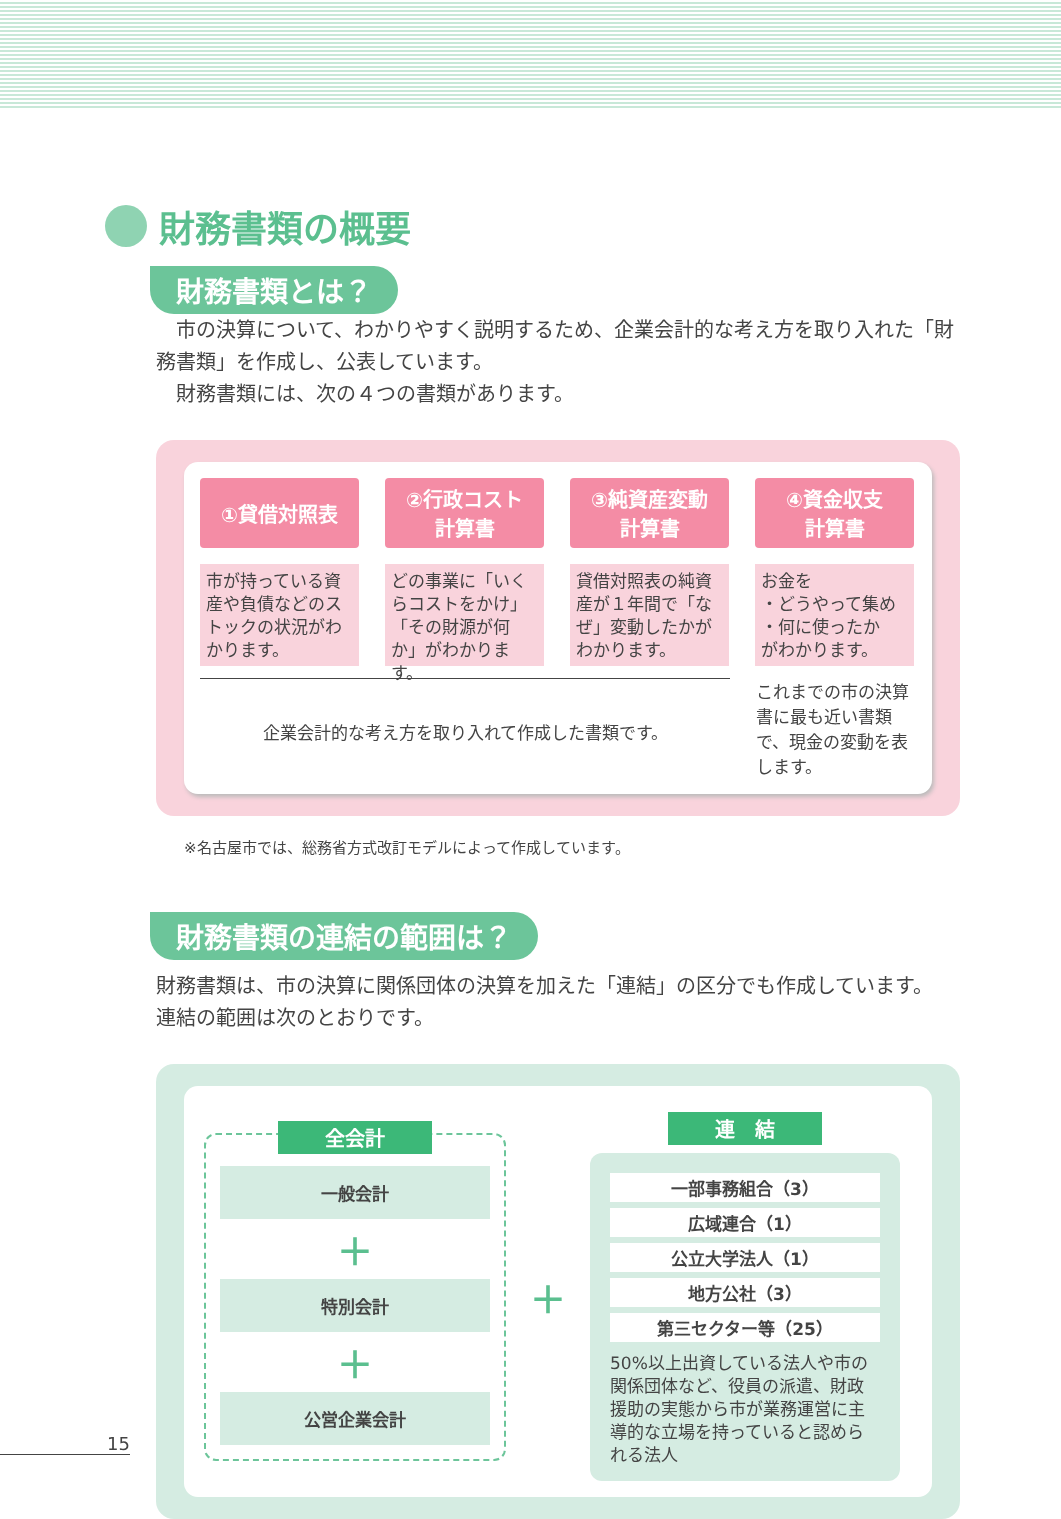財務書類の概要
財務書類とは？
　市の決算について、わかりやすく説明するため、企業会計的な考え方を取り入れた「財務書類」を作成し、公表しています。
　財務書類には、次の４つの書類があります。
①貸借対照表
市が持っている資産や負債などのストックの状況がわかります。
②行政コスト
計算書
どの事業に「いくらコストをかけ」「その財源が何か」がわかります。
③純資産変動
計算書
貸借対照表の純資産が１年間で「なぜ」変動したかがわかります。
④資金収支
計算書
お金を
・どうやって集め
・何に使ったか
がわかります。
企業会計的な考え方を取り入れて作成した書類です。
これまでの市の決算書に最も近い書類で、現金の変動を表します。
※名古屋市では、総務省方式改訂モデルによって作成しています。
財務書類の連結の範囲は？
財務書類は、市の決算に関係団体の決算を加えた「連結」の区分でも作成しています。
連結の範囲は次のとおりです。
全会計
一般会計
＋
特別会計
＋
公営企業会計
＋
連　結
一部事務組合（3）
広域連合（1）
公立大学法人（1）
地方公社（3）
第三セクター等（25）
50%以上出資している法人や市の関係団体など、役員の派遣、財政援助の実態から市が業務運営に主導的な立場を持っていると認められる法人
15